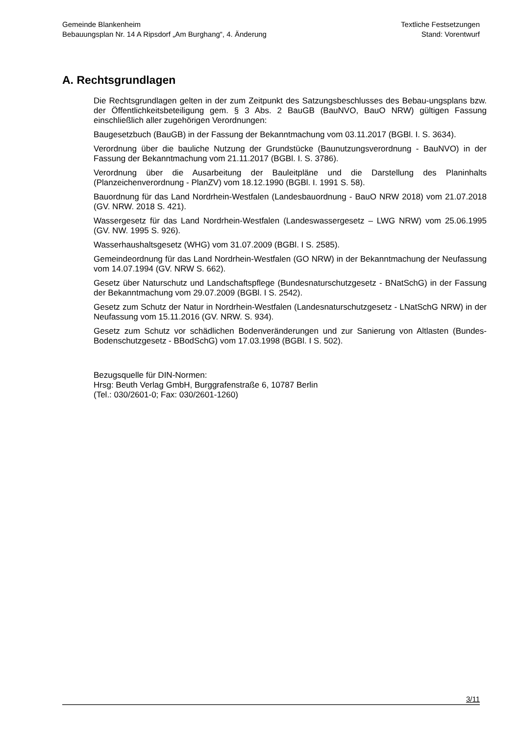Gemeinde Blankenheim
Bebauungsplan Nr. 14 A Ripsdorf „Am Burghang“, 4. Änderung
Textliche Festsetzungen
Stand: Vorentwurf
A. Rechtsgrundlagen
Die Rechtsgrundlagen gelten in der zum Zeitpunkt des Satzungsbeschlusses des Bebau-ungsplans bzw. der Öffentlichkeitsbeteiligung gem. § 3 Abs. 2 BauGB (BauNVO, BauO NRW) gültigen Fassung einschließlich aller zugehörigen Verordnungen:
Baugesetzbuch (BauGB) in der Fassung der Bekanntmachung vom 03.11.2017 (BGBl. I. S. 3634).
Verordnung über die bauliche Nutzung der Grundstücke (Baunutzungsverordnung - BauNVO) in der Fassung der Bekanntmachung vom 21.11.2017 (BGBl. I. S. 3786).
Verordnung über die Ausarbeitung der Bauleitpläne und die Darstellung des Planinhalts (Planzeichenverordnung - PlanZV) vom 18.12.1990 (BGBl. I. 1991 S. 58).
Bauordnung für das Land Nordrhein-Westfalen (Landesbauordnung - BauO NRW 2018) vom 21.07.2018 (GV. NRW. 2018 S. 421).
Wassergesetz für das Land Nordrhein-Westfalen (Landeswassergesetz – LWG NRW) vom 25.06.1995 (GV. NW. 1995 S. 926).
Wasserhaushaltsgesetz (WHG) vom 31.07.2009 (BGBl. I S. 2585).
Gemeindeordnung für das Land Nordrhein-Westfalen (GO NRW) in der Bekanntmachung der Neufassung vom 14.07.1994 (GV. NRW S. 662).
Gesetz über Naturschutz und Landschaftspflege (Bundesnaturschutzgesetz - BNatSchG) in der Fassung der Bekanntmachung vom 29.07.2009 (BGBl. I S. 2542).
Gesetz zum Schutz der Natur in Nordrhein-Westfalen (Landesnaturschutzgesetz - LNatSchG NRW) in der Neufassung vom 15.11.2016 (GV. NRW. S. 934).
Gesetz zum Schutz vor schädlichen Bodenveränderungen und zur Sanierung von Altlasten (Bundes-Bodenschutzgesetz - BBodSchG) vom 17.03.1998 (BGBl. I S. 502).
Bezugsquelle für DIN-Normen:
Hrsg: Beuth Verlag GmbH, Burggrafenstraße 6, 10787 Berlin
(Tel.: 030/2601-0; Fax: 030/2601-1260)
3/11